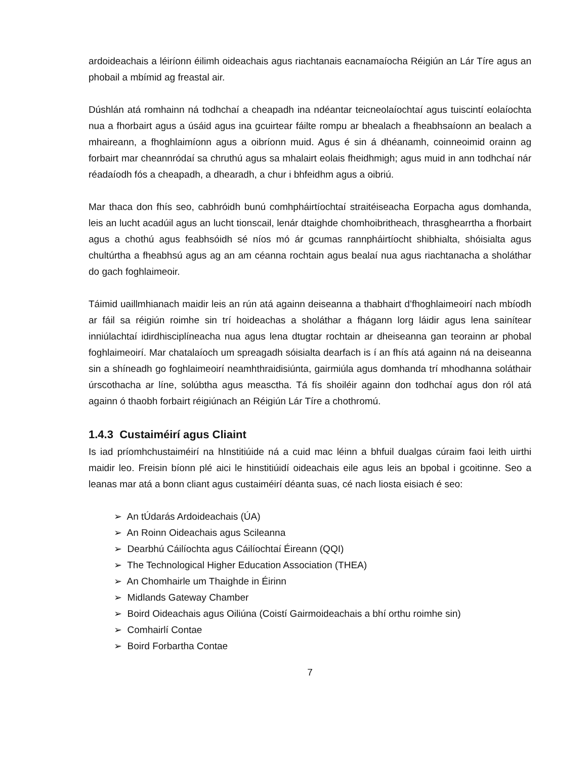ardoideachais a léiríonn éilimh oideachais agus riachtanais eacnamaíocha Réigiún an Lár Tíre agus an phobail a mbímid ag freastal air.
Dúshlán atá romhainn ná todhchaí a cheapadh ina ndéantar teicneolaíochtaí agus tuiscintí eolaíochta nua a fhorbairt agus a úsáid agus ina gcuirtear fáilte rompu ar bhealach a fheabhsaíonn an bealach a mhaireann, a fhoghlaimíonn agus a oibríonn muid. Agus é sin á dhéanamh, coinneoimid orainn ag forbairt mar cheannródaí sa chruthú agus sa mhalairt eolais fheidhmigh; agus muid in ann todhchaí nár réadaíodh fós a cheapadh, a dhearadh, a chur i bhfeidhm agus a oibriú.
Mar thaca don fhís seo, cabhróidh bunú comhpháirtíochtaí straitéiseacha Eorpacha agus domhanda, leis an lucht acadúil agus an lucht tionscail, lenár dtaighde chomhoibritheach, thrasghearrtha a fhorbairt agus a chothú agus feabhsóidh sé níos mó ár gcumas rannpháirtíocht shibhialta, shóisialta agus chultúrtha a fheabhsú agus ag an am céanna rochtain agus bealaí nua agus riachtanacha a sholáthar do gach foghlaimeoir.
Táimid uaillmhianach maidir leis an rún atá againn deiseanna a thabhairt d’fhoghlaimeoirí nach mbíodh ar fáil sa réigiún roimhe sin trí hoideachas a sholáthar a fhágann lorg láidir agus lena sainítear inniúlachtaí idirdhisciplíneacha nua agus lena dtugtar rochtain ar dheiseanna gan teorainn ar phobal foghlaimeoirí. Mar chatalaíoch um spreagadh sóisialta dearfach is í an fhís atá againn ná na deiseanna sin a shíneadh go foghlaimeoirí neamhthraidisiúnta, gairmiúla agus domhanda trí mhodhanna soláthair úrscothacha ar líne, solúbtha agus measctha. Tá fís shoiléir againn don todhchaí agus don ról atá againn ó thaobh forbairt réigiúnach an Réigiún Lár Tíre a chothromú.
1.4.3 Custaiméirí agus Cliaint
Is iad príomhchustaiméirí na hInstitiúide ná a cuid mac léinn a bhfuil dualgas cúraim faoi leith uirthi maidir leo. Freisin bíonn plé aici le hinstitiúidí oideachais eile agus leis an bpobal i gcoitinne. Seo a leanas mar atá a bonn cliant agus custaiméirí déanta suas, cé nach liosta eisiach é seo:
➢ An tÚdarás Ardoideachais (ÚA)
➢ An Roinn Oideachais agus Scileanna
➢ Dearbhú Cáilíochta agus Cáilíochtaí Éireann (QQI)
➢ The Technological Higher Education Association (THEA)
➢ An Chomhairle um Thaighde in Éirinn
➢ Midlands Gateway Chamber
➢ Boird Oideachais agus Oiliúna (Coistí Gairmoideachais a bhí orthu roimhe sin)
➢ Comhairlí Contae
➢ Boird Forbartha Contae
7